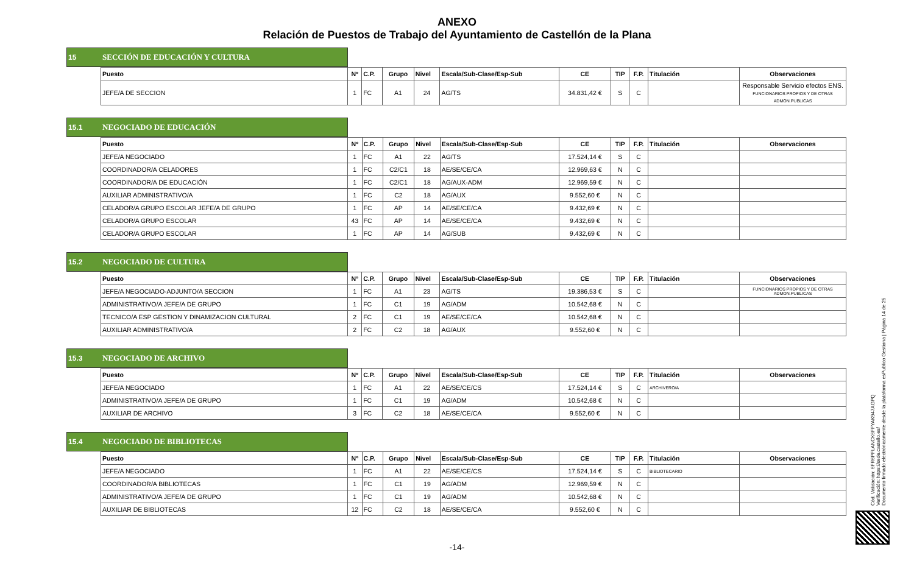ANEXO
Relación de Puestos de Trabajo del Ayuntamiento de Castellón de la Plana
15 SECCIÓN DE EDUCACIÓN Y CULTURA
| Puesto | Nº | C.P. | Grupo | Nivel | Escala/Sub-Clase/Esp-Sub | CE | TIP | F.P. | Titulación | Observaciones |
| --- | --- | --- | --- | --- | --- | --- | --- | --- | --- | --- |
| JEFE/A DE SECCION | 1 | FC | A1 | 24 | AG/TS | 34.831,42 € | S | C | | Responsable Servicio efectos ENS. FUNCIONARIOS PROPIOS Y DE OTRAS ADMON.PUBLICAS |
15.1 NEGOCIADO DE EDUCACIÓN
| Puesto | Nº | C.P. | Grupo | Nivel | Escala/Sub-Clase/Esp-Sub | CE | TIP | F.P. | Titulación | Observaciones |
| --- | --- | --- | --- | --- | --- | --- | --- | --- | --- | --- |
| JEFE/A NEGOCIADO | 1 | FC | A1 | 22 | AG/TS | 17.524,14 € | S | C | | |
| COORDINADOR/A CELADORES | 1 | FC | C2/C1 | 18 | AE/SE/CE/CA | 12.969,63 € | N | C | | |
| COORDINADOR/A DE EDUCACIÓN | 1 | FC | C2/C1 | 18 | AG/AUX-ADM | 12.969,59 € | N | C | | |
| AUXILIAR ADMINISTRATIVO/A | 1 | FC | C2 | 18 | AG/AUX | 9.552,60 € | N | C | | |
| CELADOR/A GRUPO ESCOLAR JEFE/A DE GRUPO | 1 | FC | AP | 14 | AE/SE/CE/CA | 9.432,69 € | N | C | | |
| CELADOR/A GRUPO ESCOLAR | 43 | FC | AP | 14 | AE/SE/CE/CA | 9.432,69 € | N | C | | |
| CELADOR/A GRUPO ESCOLAR | 1 | FC | AP | 14 | AG/SUB | 9.432,69 € | N | C | | |
15.2 NEGOCIADO DE CULTURA
| Puesto | Nº | C.P. | Grupo | Nivel | Escala/Sub-Clase/Esp-Sub | CE | TIP | F.P. | Titulación | Observaciones |
| --- | --- | --- | --- | --- | --- | --- | --- | --- | --- | --- |
| JEFE/A NEGOCIADO-ADJUNTO/A SECCION | 1 | FC | A1 | 23 | AG/TS | 19.386,53 € | S | C | | FUNCIONARIOS PROPIOS Y DE OTRAS ADMON.PUBLICAS |
| ADMINISTRATIVO/A JEFE/A DE GRUPO | 1 | FC | C1 | 19 | AG/ADM | 10.542,68 € | N | C | | |
| TECNICO/A ESP GESTION Y DINAMIZACION CULTURAL | 2 | FC | C1 | 19 | AE/SE/CE/CA | 10.542,68 € | N | C | | |
| AUXILIAR ADMINISTRATIVO/A | 2 | FC | C2 | 18 | AG/AUX | 9.552,60 € | N | C | | |
15.3 NEGOCIADO DE ARCHIVO
| Puesto | Nº | C.P. | Grupo | Nivel | Escala/Sub-Clase/Esp-Sub | CE | TIP | F.P. | Titulación | Observaciones |
| --- | --- | --- | --- | --- | --- | --- | --- | --- | --- | --- |
| JEFE/A NEGOCIADO | 1 | FC | A1 | 22 | AE/SE/CE/CS | 17.524,14 € | S | C | ARCHIVERO/A | |
| ADMINISTRATIVO/A JEFE/A DE GRUPO | 1 | FC | C1 | 19 | AG/ADM | 10.542,68 € | N | C | | |
| AUXILIAR DE ARCHIVO | 3 | FC | C2 | 18 | AE/SE/CE/CA | 9.552,60 € | N | C | | |
15.4 NEGOCIADO DE BIBLIOTECAS
| Puesto | Nº | C.P. | Grupo | Nivel | Escala/Sub-Clase/Esp-Sub | CE | TIP | F.P. | Titulación | Observaciones |
| --- | --- | --- | --- | --- | --- | --- | --- | --- | --- | --- |
| JEFE/A NEGOCIADO | 1 | FC | A1 | 22 | AE/SE/CE/CS | 17.524,14 € | S | C | BIBLIOTECARIO | |
| COORDINADOR/A BIBLIOTECAS | 1 | FC | C1 | 19 | AG/ADM | 12.969,59 € | N | C | | |
| ADMINISTRATIVO/A JEFE/A DE GRUPO | 1 | FC | C1 | 19 | AG/ADM | 10.542,68 € | N | C | | |
| AUXILIAR DE BIBLIOTECAS | 12 | FC | C2 | 18 | AE/SE/CE/CA | 9.552,60 € | N | C | | |
-14-
Cód. Validación: 6FR6PFLANCK6FFYAK947AGPQ
Verificación: https://sede.castello.es/
Documento firmado electrónicamente desde la plataforma esPublico Gestiona | Página 14 de 25